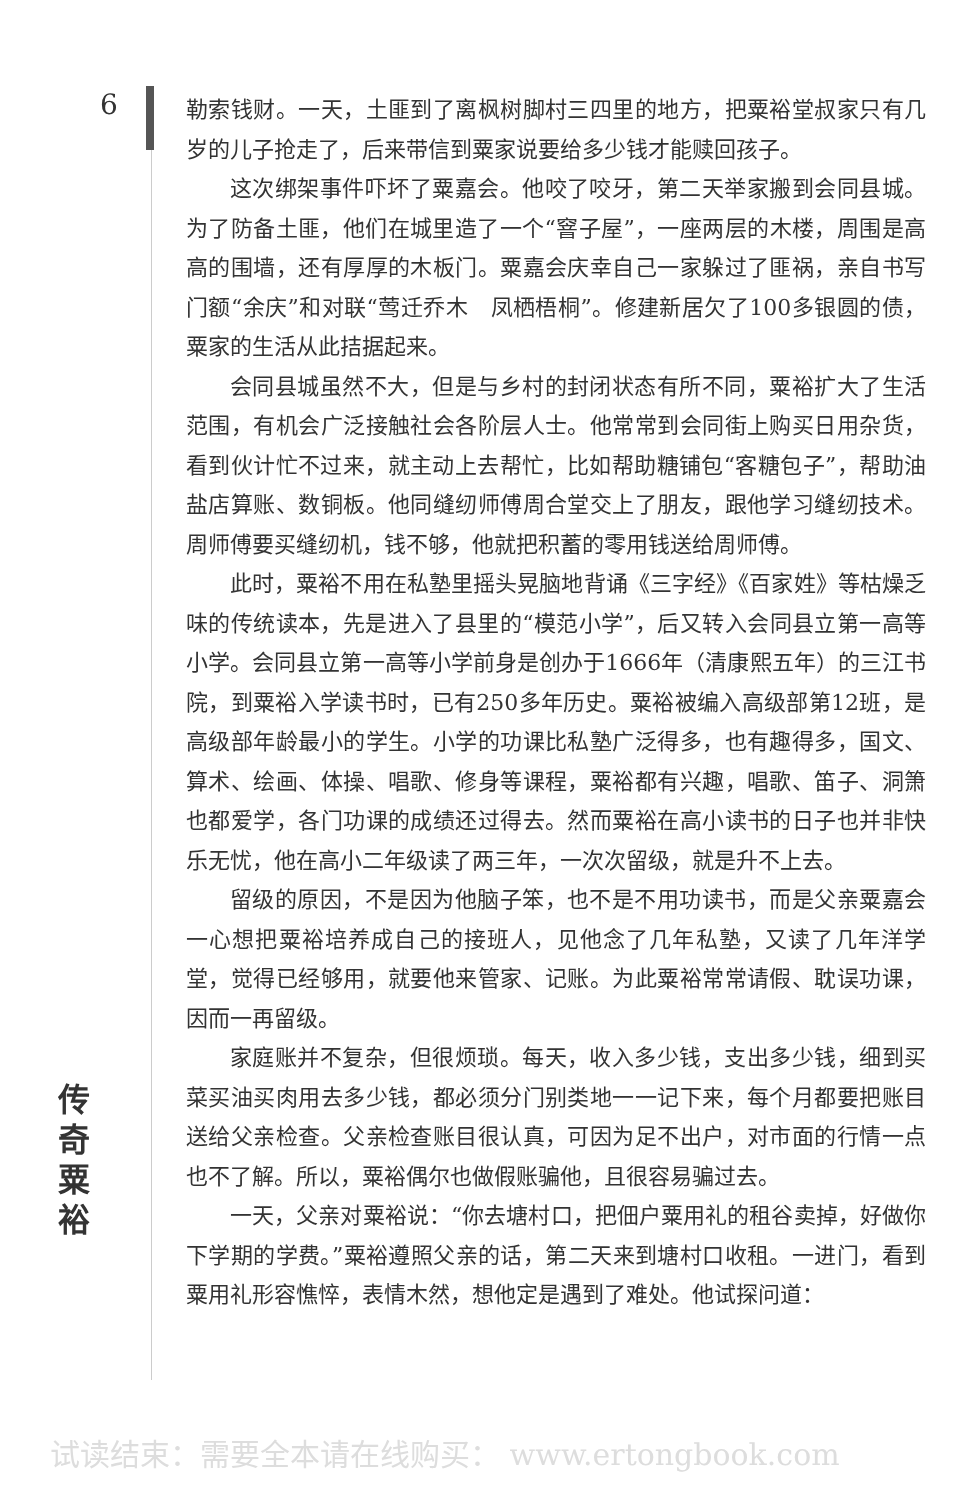6
勒索钱财。一天，土匪到了离枫树脚村三四里的地方，把粟裕堂叔家只有几岁的儿子抢走了，后来带信到粟家说要给多少钱才能赎回孩子。
这次绑架事件吓坏了粟嘉会。他咬了咬牙，第二天举家搬到会同县城。为了防备土匪，他们在城里造了一个“窨子屋”，一座两层的木楼，周围是高高的围墙，还有厚厚的木板门。粟嘉会庆幸自己一家躲过了匪祸，亲自书写门额“余庆”和对联“莺迁乔木　凤栖梧桐”。修建新居欠了100多银圆的债，粟家的生活从此拮据起来。
会同县城虽然不大，但是与乡村的封闭状态有所不同，粟裕扩大了生活范围，有机会广泛接触社会各阶层人士。他常常到会同街上购买日用杂货，看到伙计忙不过来，就主动上去帮忙，比如帮助糖铺包“客糖包子”，帮助油盐店算账、数铜板。他同缝纫师傅周合堂交上了朋友，跟他学习缝纫技术。周师傅要买缝纫机，钱不够，他就把积蓄的零用钱送给周师傅。
此时，粟裕不用在私塾里摇头晃脑地背诵《三字经》《百家姓》等枯燥乏味的传统读本，先是进入了县里的“模范小学”，后又转入会同县立第一高等小学。会同县立第一高等小学前身是创办于1666年（清康熙五年）的三江书院，到粟裕入学读书时，已有250多年历史。粟裕被编入高级部第12班，是高级部年龄最小的学生。小学的功课比私塾广泛得多，也有趣得多，国文、算术、绘画、体操、唱歌、修身等课程，粟裕都有兴趣，唱歌、笛子、洞箫也都爱学，各门功课的成绩还过得去。然而粟裕在高小读书的日子也并非快乐无忧，他在高小二年级读了两三年，一次次留级，就是升不上去。
留级的原因，不是因为他脑子笨，也不是不用功读书，而是父亲粟嘉会一心想把粟裕培养成自己的接班人，见他念了几年私塾，又读了几年洋学堂，觉得已经够用，就要他来管家、记账。为此粟裕常常请假、耽误功课，因而一再留级。
家庭账并不复杂，但很烦琐。每天，收入多少钱，支出多少钱，细到买菜买油买肉用去多少钱，都必须分门别类地一一记下来，每个月都要把账目送给父亲检查。父亲检查账目很认真，可因为足不出户，对市面的行情一点也不了解。所以，粟裕偶尔也做假账骗他，且很容易骗过去。
一天，父亲对粟裕说：“你去塘村口，把佃户粟用礼的租谷卖掉，好做你下学期的学费。”粟裕遵照父亲的话，第二天来到塘村口收租。一进门，看到粟用礼形容憔悴，表情木然，想他定是遇到了难处。他试探问道：
传
奇
粟
裕
试读结束：需要全本请在线购买： www.ertongbook.com